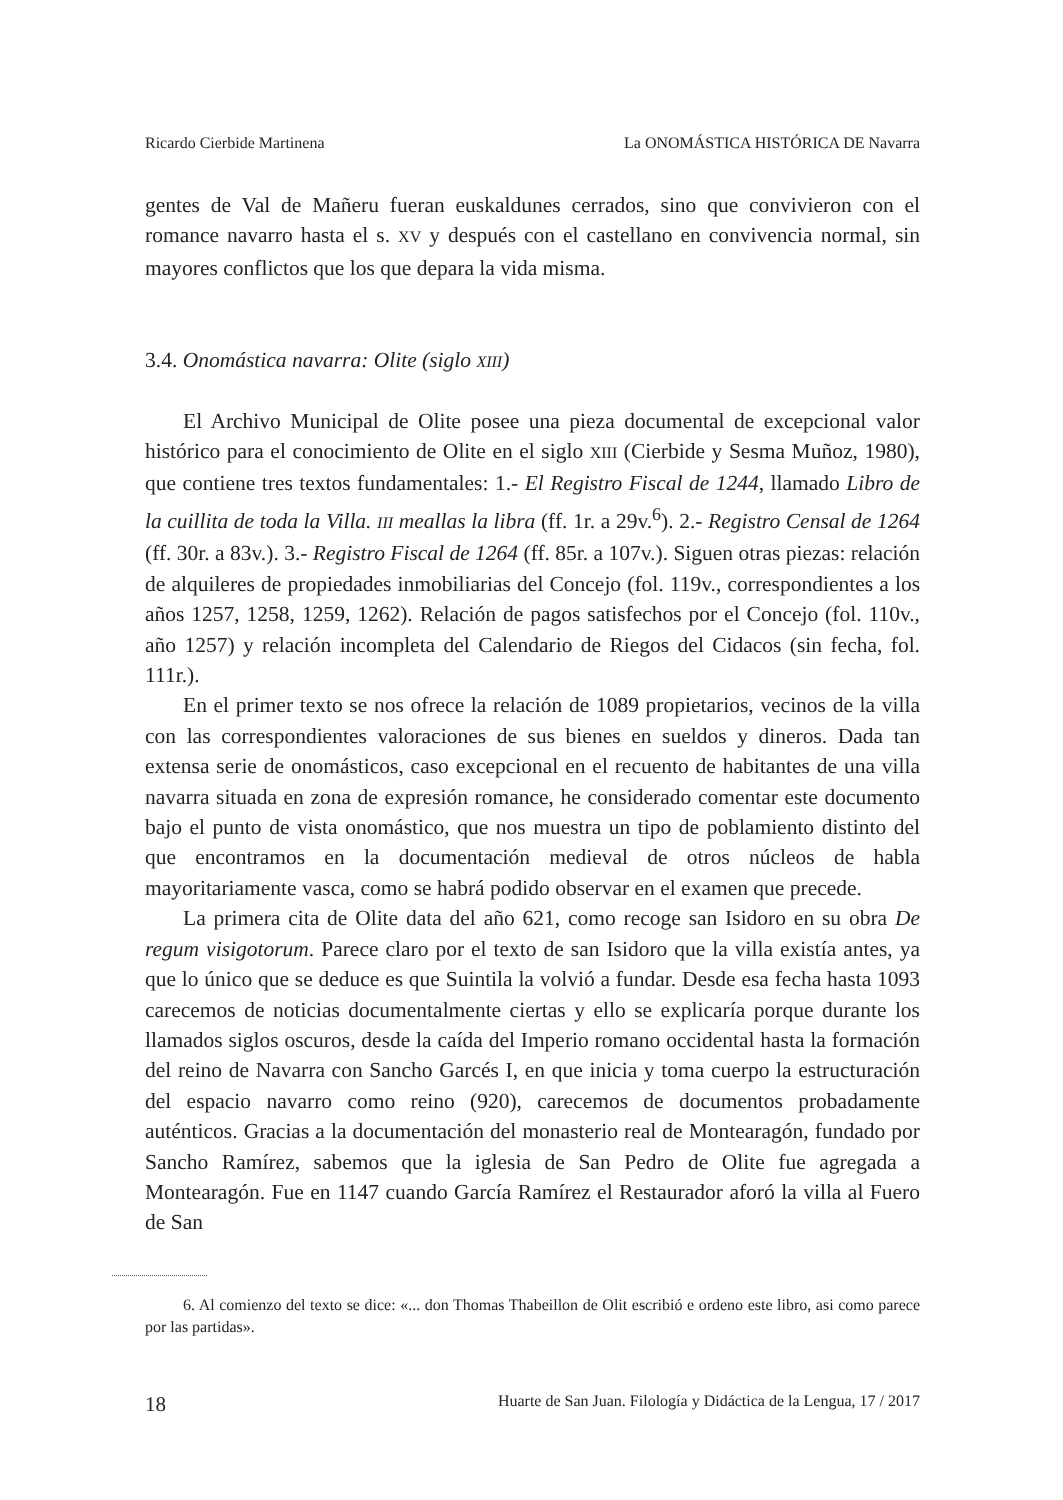Ricardo Cierbide Martinena La ONOMÁSTICA HISTÓRICA DE Navarra
gentes de Val de Mañeru fueran euskaldunes cerrados, sino que convivieron con el romance navarro hasta el s. XV y después con el castellano en convivencia normal, sin mayores conflictos que los que depara la vida misma.
3.4. Onomástica navarra: Olite (siglo XIII)
El Archivo Municipal de Olite posee una pieza documental de excepcional valor histórico para el conocimiento de Olite en el siglo XIII (Cierbide y Sesma Muñoz, 1980), que contiene tres textos fundamentales: 1.- El Registro Fiscal de 1244, llamado Libro de la cuillita de toda la Villa. III meallas la libra (ff. 1r. a 29v.<sup>6</sup>). 2.- Registro Censal de 1264 (ff. 30r. a 83v.). 3.- Registro Fiscal de 1264 (ff. 85r. a 107v.). Siguen otras piezas: relación de alquileres de propiedades inmobiliarias del Concejo (fol. 119v., correspondientes a los años 1257, 1258, 1259, 1262). Relación de pagos satisfechos por el Concejo (fol. 110v., año 1257) y relación incompleta del Calendario de Riegos del Cidacos (sin fecha, fol. 111r.).
En el primer texto se nos ofrece la relación de 1089 propietarios, vecinos de la villa con las correspondientes valoraciones de sus bienes en sueldos y dineros. Dada tan extensa serie de onomásticos, caso excepcional en el recuento de habitantes de una villa navarra situada en zona de expresión romance, he considerado comentar este documento bajo el punto de vista onomástico, que nos muestra un tipo de poblamiento distinto del que encontramos en la documentación medieval de otros núcleos de habla mayoritariamente vasca, como se habrá podido observar en el examen que precede.
La primera cita de Olite data del año 621, como recoge san Isidoro en su obra De regum visigotorum. Parece claro por el texto de san Isidoro que la villa existía antes, ya que lo único que se deduce es que Suintila la volvió a fundar. Desde esa fecha hasta 1093 carecemos de noticias documentalmente ciertas y ello se explicaría porque durante los llamados siglos oscuros, desde la caída del Imperio romano occidental hasta la formación del reino de Navarra con Sancho Garcés I, en que inicia y toma cuerpo la estructuración del espacio navarro como reino (920), carecemos de documentos probadamente auténticos. Gracias a la documentación del monasterio real de Montearagón, fundado por Sancho Ramírez, sabemos que la iglesia de San Pedro de Olite fue agregada a Montearagón. Fue en 1147 cuando García Ramírez el Restaurador aforó la villa al Fuero de San
6. Al comienzo del texto se dice: «... don Thomas Thabeillon de Olit escribió e ordeno este libro, asi como parece por las partidas».
18 Huarte de San Juan. Filología y Didáctica de la Lengua, 17 / 2017